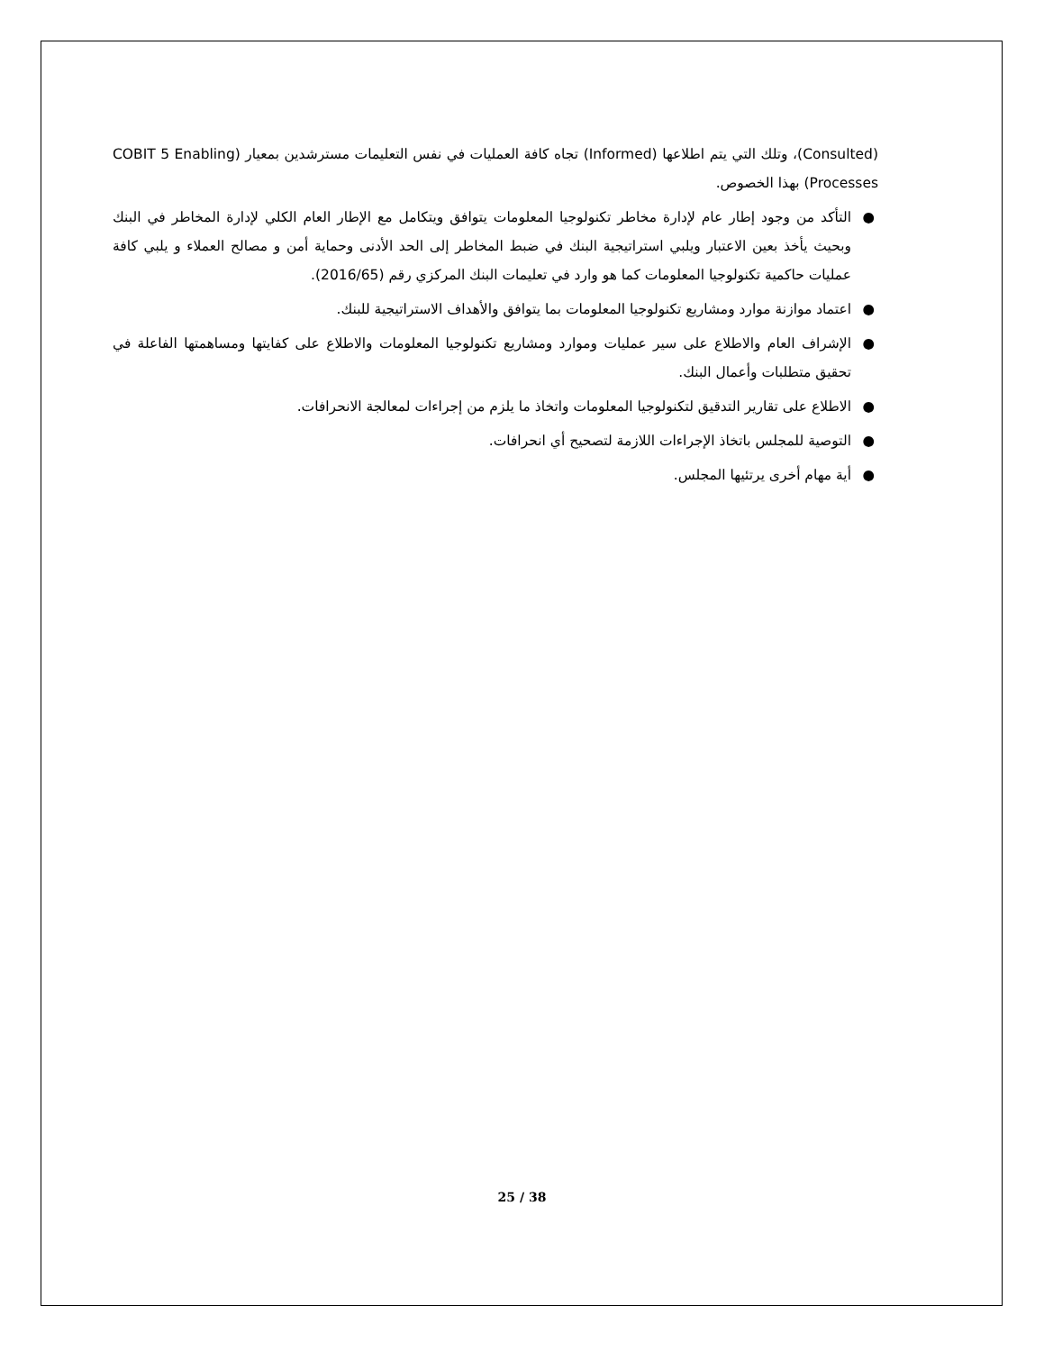(Consulted)، وتلك التي يتم اطلاعها (Informed) تجاه كافة العمليات في نفس التعليمات مسترشدين بمعيار (COBIT 5 Enabling Processes) بهذا الخصوص.
● التأكد من وجود إطار عام لإدارة مخاطر تكنولوجيا المعلومات يتوافق ويتكامل مع الإطار العام الكلي لإدارة المخاطر في البنك وبحيث يأخذ بعين الاعتبار ويلبي استراتيجية البنك في ضبط المخاطر إلى الحد الأدنى وحماية أمن و مصالح العملاء و يلبي كافة عمليات حاكمية تكنولوجيا المعلومات كما هو وارد في تعليمات البنك المركزي رقم (2016/65).
● اعتماد موازنة موارد ومشاريع تكنولوجيا المعلومات بما يتوافق والأهداف الاستراتيجية للبنك.
● الإشراف العام والاطلاع على سير عمليات وموارد ومشاريع تكنولوجيا المعلومات والاطلاع على كفايتها ومساهمتها الفاعلة في تحقيق متطلبات وأعمال البنك.
● الاطلاع على تقارير التدقيق لتكنولوجيا المعلومات واتخاذ ما يلزم من إجراءات لمعالجة الانحرافات.
● التوصية للمجلس باتخاذ الإجراءات اللازمة لتصحيح أي انحرافات.
● أية مهام أخرى يرتئيها المجلس.
25 / 38